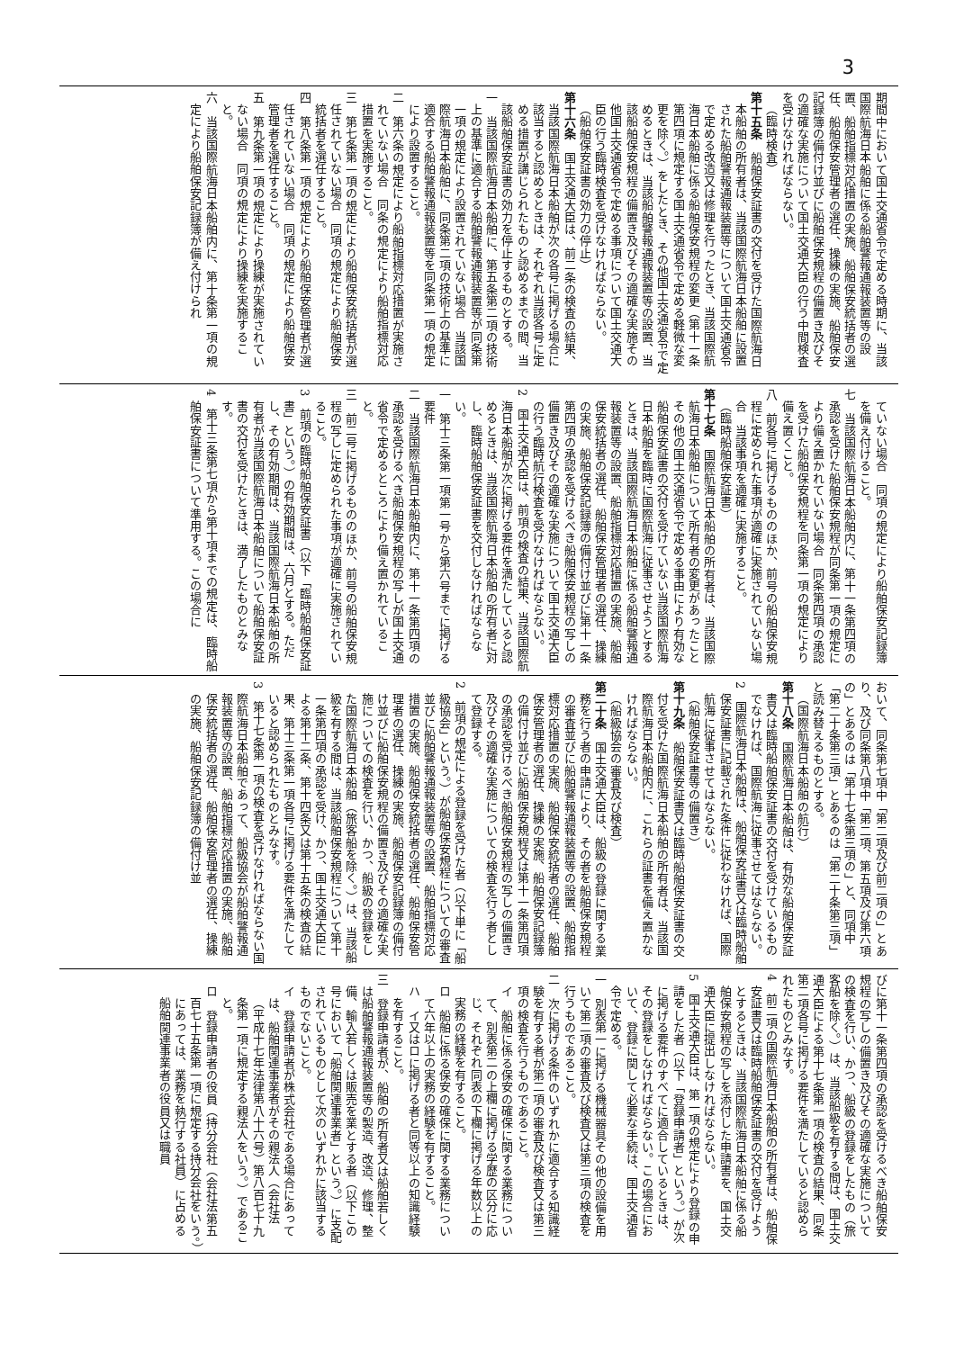3
期間中において国土交通省令で定める時期に、当該国際航海日本船舶に係る船舶警報通報装置等の設置、船舶指標対応措置の実施、船舶保安統括者の選任、船舶保安管理者の選任、操練の実施、船舶保安記録簿の備付け並びに船舶保安規程の備置き及びその適確な実施について国土交通大臣の行う中間検査を受けなければならない。
（臨時検査）
第十五条　船舶保安証書の交付を受けた国際航海日本船舶の所有者は、当該国際航海日本船舶に設置された船舶警報通報装置等について国土交通省令で定める改造又は修理を行ったとき、当該国際航海日本船舶に係る船舶保安規程の変更（第十一条第四項に規定する国土交通省令で定める軽微な変更を除く。）をしたとき、その他国土交通省令で定めるときは、当該船舶警報通報装置等の設置、当該船舶保安規程の備置き及びその適確な実施その他国土交通省令で定める事項について国土交通大臣の行う臨時検査を受けなければならない。
（船舶保安証書の効力の停止）
第十六条　国土交通大臣は、前二条の検査の結果、当該国際航海日本船舶が次の各号に掲げる場合に該当すると認めるときは、それぞれ当該各号に定める措置が講じられたものと認めるまでの間、当該船舶保安証書の効力を停止するものとする。
一　当該国際航海日本船舶に、第五条第二項の技術上の基準に適合する船舶警報通報装置等が同条第一項の規定により設置されていない場合　当該国際航海日本船舶に、同条第二項の技術上の基準に適合する船舶警報通報装置等を同条第一項の規定により設置すること。
二　第六条の規定により船舶指標対応措置が実施されていない場合　同条の規定により船舶指標対応措置を実施すること。
三　第七条第一項の規定により船舶保安統括者が選任されていない場合　同項の規定により船舶保安統括者を選任すること。
四　第八条第一項の規定により船舶保安管理者が選任されていない場合　同項の規定により船舶保安管理者を選任すること。
五　第九条第一項の規定により操練が実施されていない場合　同項の規定により操練を実施すること。
六　当該国際航海日本船舶内に、第十条第一項の規定により船舶保安記録簿が備え付けられ
ていない場合　同項の規定により船舶保安記録簿を備え付けること。
七　当該国際航海日本船舶内に、第十一条第四項の承認を受けた船舶保安規程が同条第一項の規定により備え置かれていない場合　同条第四項の承認を受けた船舶保安規程を同条第一項の規定により備え置くこと。
八　前各号に掲げるもののほか、前号の船舶保安規程に定められた事項が適確に実施されていない場合　当該事項を適確に実施すること。
（臨時船舶保安証書）
第十七条　国際航海日本船舶の所有者は、当該国際航海日本船舶について所有者の変更があったことその他の国土交通省令で定める事由により有効な船舶保安証書の交付を受けていない当該国際航海日本船舶を臨時に国際航海に従事させようとするときは、当該国際航海日本船舶に係る船舶警報通報装置等の設置、船舶指標対応措置の実施、船舶保安統括者の選任、船舶保安管理者の選任、操練の実施、船舶保安記録簿の備付け並びに第十一条第四項の承認を受けるべき船舶保安規程の写しの備置き及びその適確な実施について国土交通大臣の行う臨時航行検査を受けなければならない。
2　国土交通大臣は、前項の検査の結果、当該国際航海日本船舶が次に掲げる要件を満たしていると認めるときは、当該国際航海日本船舶の所有者に対し、臨時船舶保安証書を交付しなければならない。
一　第十三条第一項第一号から第六号までに掲げる要件
二　当該国際航海日本船舶内に、第十一条第四項の承認を受けるべき船舶保安規程の写しが国土交通省令で定めるところにより備え置かれていること。
三　前二号に掲げるもののほか、前号の船舶保安規程の写しに定められた事項が適確に実施されていること。
3　前項の臨時船舶保安証書（以下「臨時船舶保安証書」という。）の有効期間は、六月とする。ただし、その有効期間は、当該国際航海日本船舶の所有者が当該国際航海日本船舶について船舶保安証書の交付を受けたときは、満了したものとみなす。
4　第十三条第七項から第十項までの規定は、臨時船舶保安証書について準用する。この場合に
おいて、同条第七項中「第二項及び前二項の」とあり、及び同条第八項中「第二項、第五項及び第六項の」とあるのは「第十七条第三項の」と、同項中「第二十条第三項」とあるのは「第二十条第三項」と読み替えるものとする。
（国際航海日本船舶の航行）
第十八条　国際航海日本船舶は、有効な船舶保安証書又は臨時船舶保安証書の交付を受けているものでなければ、国際航海に従事させてはならない。
2　国際航海日本船舶は、船舶保安証書又は臨時船舶保安証書に記載された条件に従わなければ、国際航海に従事させてはならない。
（船舶保安証書等の備置き）
第十九条　船舶保安証書又は臨時船舶保安証書の交付を受けた国際航海日本船舶の所有者は、当該国際航海日本船舶内に、これらの証書を備え置かなければならない。
（船級協会の審査及び検査）
第二十条　国土交通大臣は、船級の登録に関する業務を行う者の申請により、その者を船舶保安規程の審査並びに船舶警報通報装置等の設置、船舶指標対応措置の実施、船舶保安統括者の選任、船舶保安管理者の選任、操練の実施、船舶保安記録簿の備付け並びに船舶保安規程又は第十一条第四項の承認を受けるべき船舶保安規程の写しの備置き及びその適確な実施についての検査を行う者として登録する。
2　前項の規定による登録を受けた者（以下単に「船級協会」という。）が船舶保安規程についての審査並びに船舶警報通報装置等の設置、船舶指標対応措置の実施、船舶保安統括者の選任、船舶保安管理者の選任、操練の実施、船舶保安記録簿の備付け並びに船舶保安規程の備置き及びその適確な実施についての検査を行い、かつ、船級の登録をした国際航海日本船舶（旅客船を除く。）は、当該船級を有する間は、当該船舶保安規程について第十一条第四項の承認を受け、かつ、国土交通大臣による第十二条、第十四条又は第十五条の検査の結果、第十三条第一項各号に掲げる要件を満たしていると認められたものとみなす。
3　第十七条第一項の検査を受けなければならない国際航海日本船舶であって、船級協会が船舶警報通報装置等の設置、船舶指標対応措置の実施、船舶保安統括者の選任、船舶保安管理者の選任、操練の実施、船舶保安記録簿の備付け並
びに第十一条第四項の承認を受けるべき船舶保安規程の写しの備置き及びその適確な実施についての検査を行い、かつ、船級の登録をしたもの（旅客船を除く。）は、当該船級を有する間は、国土交通大臣による第十七条第一項の検査の結果、同条第二項各号に掲げる要件を満たしていると認められたものとみなす。
4　前二項の国際航海日本船舶の所有者は、船舶保安証書又は臨時船舶保安証書の交付を受けようとするときは、当該国際航海日本船舶に係る船舶保安規程の写しを添付した申請書を、国土交通大臣に提出しなければならない。
5　国土交通大臣は、第一項の規定により登録の申請をした者（以下「登録申請者」という。）が次に掲げる要件のすべてに適合しているときは、その登録をしなければならない。この場合において、登録に関して必要な手続は、国土交通省令で定める。
一　別表第一に掲げる機械器具その他の設備を用いて第二項の審査及び検査又は第三項の検査を行うものであること。
二　次に掲げる条件のいずれかに適合する知識経験を有する者が第二項の審査及び検査又は第三項の検査を行うものであること。
イ　船舶に係る保安の確保に関する業務について、別表第二の上欄に掲げる学歴の区分に応じ、それぞれ同表の下欄に掲げる年数以上の実務の経験を有すること。
ロ　船舶に係る保安の確保に関する業務について六年以上の実務の経験を有すること。
ハ　イ又はロに掲げる者と同等以上の知識経験を有すること。
三　登録申請者が、船舶の所有者又は船舶若しくは船舶警報通報装置等の製造、改造、修理、整備、輸入若しくは販売を業とする者（以下この号において「船舶関連事業者」という。）に支配されているものとして次のいずれかに該当するものでないこと。
イ　登録申請者が株式会社である場合にあっては、船舶関連事業者がその親法人（会社法（平成十七年法律第八十六号）第八百七十九条第一項に規定する親法人をいう。）であること。
ロ　登録申請者の役員（持分会社（会社法第五百七十五条第一項に規定する持分会社をいう。）にあっては、業務を執行する社員）に占める船舶関連事業者の役員又は職員